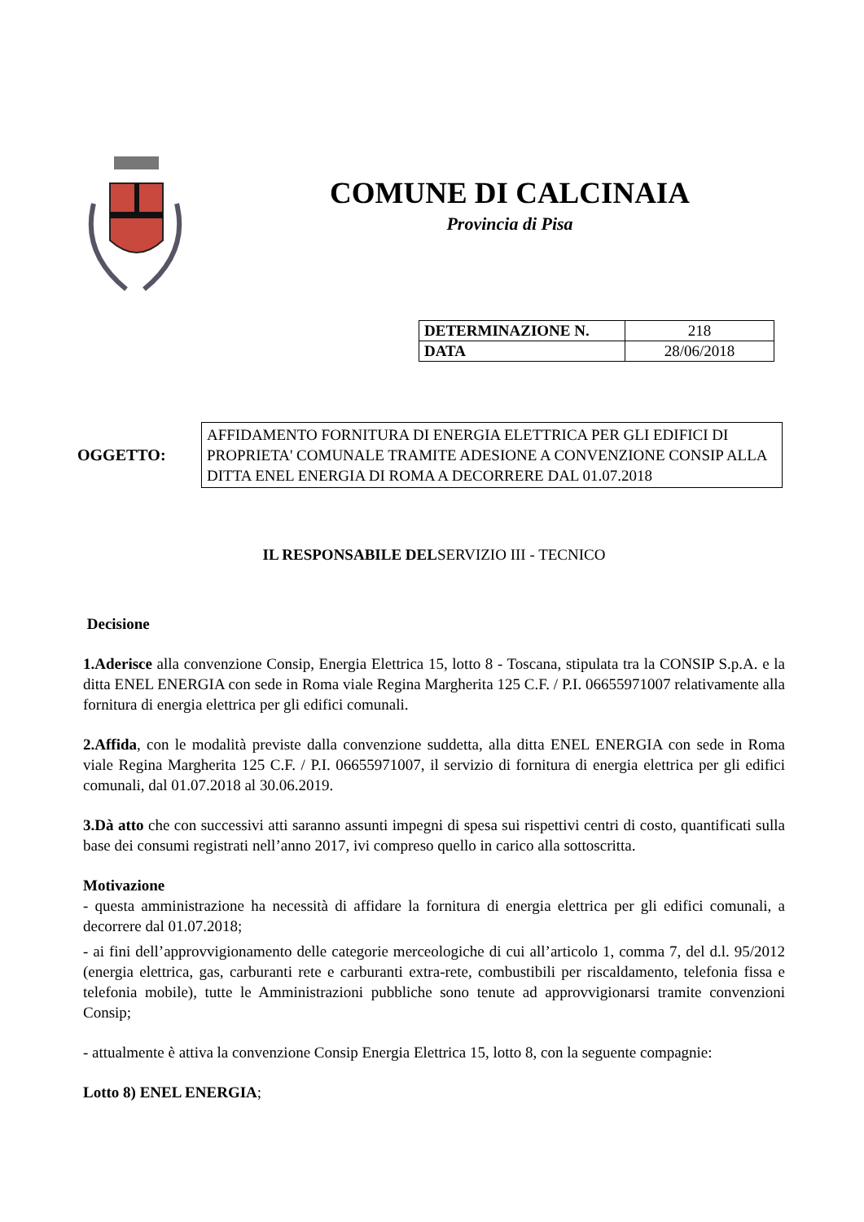COMUNE DI CALCINAIA
Provincia di Pisa
| DETERMINAZIONE N. | 218 |
| DATA | 28/06/2018 |
OGGETTO:
AFFIDAMENTO FORNITURA DI ENERGIA ELETTRICA PER GLI EDIFICI DI PROPRIETA' COMUNALE TRAMITE ADESIONE A CONVENZIONE CONSIP ALLA DITTA ENEL ENERGIA DI ROMA A DECORRERE DAL 01.07.2018
IL RESPONSABILE DELSERVIZIO III - TECNICO
Decisione
1.Aderisce alla convenzione Consip, Energia Elettrica 15, lotto 8 - Toscana, stipulata tra la CONSIP S.p.A. e la ditta ENEL ENERGIA con sede in Roma viale Regina Margherita 125 C.F. / P.I. 06655971007 relativamente alla fornitura di energia elettrica per gli edifici comunali.
2.Affida, con le modalità previste dalla convenzione suddetta, alla ditta ENEL ENERGIA con sede in Roma viale Regina Margherita 125 C.F. / P.I. 06655971007, il servizio di fornitura di energia elettrica per gli edifici comunali, dal 01.07.2018 al 30.06.2019.
3.Dà atto che con successivi atti saranno assunti impegni di spesa sui rispettivi centri di costo, quantificati sulla base dei consumi registrati nell’anno 2017, ivi compreso quello in carico alla sottoscritta.
Motivazione
- questa amministrazione ha necessità di affidare la fornitura di energia elettrica per gli edifici comunali, a decorrere dal 01.07.2018;
- ai fini dell’approvvigionamento delle categorie merceologiche di cui all’articolo 1, comma 7, del d.l. 95/2012 (energia elettrica, gas, carburanti rete e carburanti extra-rete, combustibili per riscaldamento, telefonia fissa e telefonia mobile), tutte le Amministrazioni pubbliche sono tenute ad approvvigionarsi tramite convenzioni Consip;
- attualmente è attiva la convenzione Consip Energia Elettrica 15, lotto 8, con la seguente compagnie:
Lotto 8) ENEL ENERGIA;